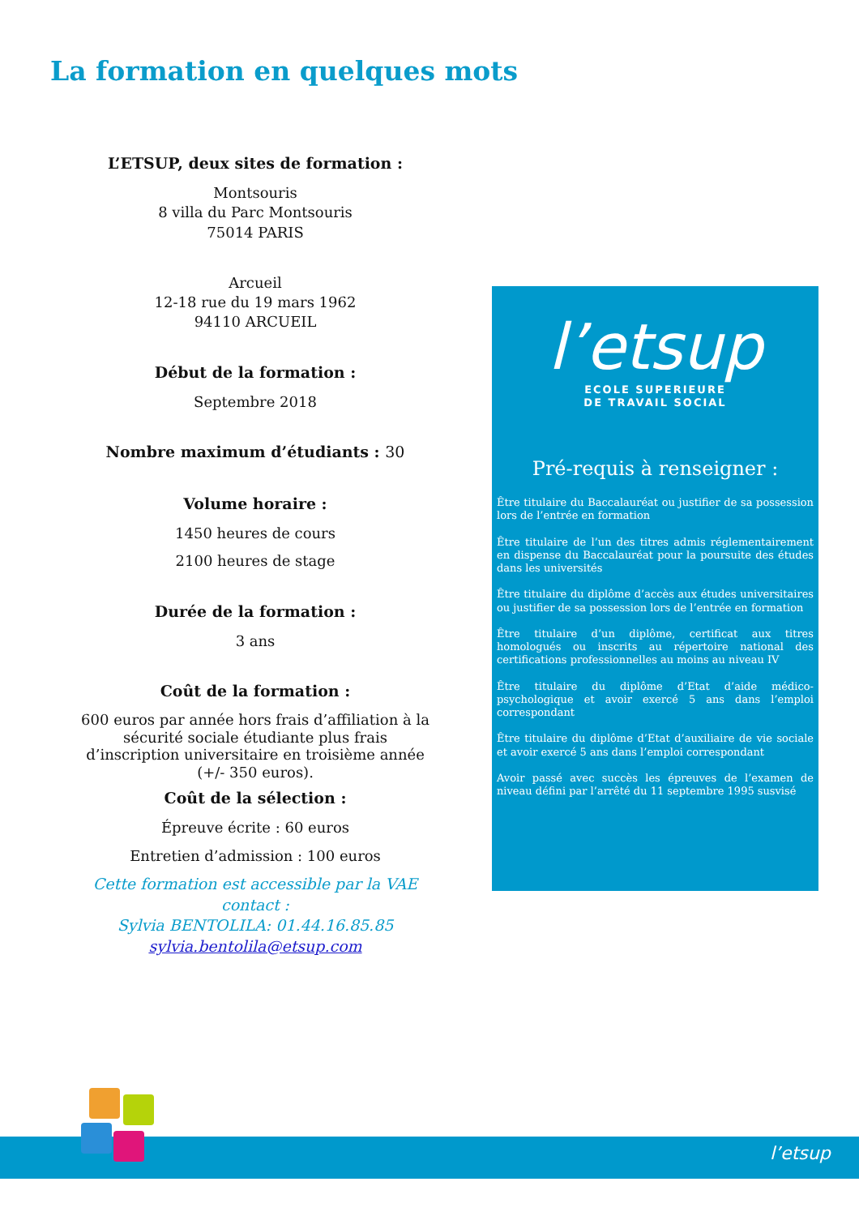La formation en quelques mots
L’ETSUP, deux sites de formation :
Montsouris
8 villa du Parc Montsouris
75014 PARIS
Arcueil
12-18 rue du 19 mars 1962
94110 ARCUEIL
Début de la formation :
Septembre 2018
Nombre maximum d’étudiants : 30
Volume horaire :
1450 heures de cours
2100 heures de stage
Durée de la formation :
3 ans
Coût de la formation :
600 euros par année hors frais d’affiliation à la sécurité sociale étudiante plus frais d’inscription universitaire en troisième année (+/- 350 euros).
Coût de la sélection :
Épreuve écrite : 60 euros
Entretien d’admission : 100 euros
Cette formation est accessible par la VAE contact :
Sylvia BENTOLILA: 01.44.16.85.85
sylvia.bentolila@etsup.com
l’etsup
ECOLE SUPERIEURE
DE TRAVAIL SOCIAL
Pré-requis à renseigner :
Être titulaire du Baccalauréat ou justifier de sa possession lors de l’entrée en formation
Être titulaire de l’un des titres admis réglementairement en dispense du Baccalauréat pour la poursuite des études dans les universités
Être titulaire du diplôme d’accès aux études universitaires ou justifier de sa possession lors de l’entrée en formation
Être titulaire d’un diplôme, certificat aux titres homologués ou inscrits au répertoire national des certifications professionnelles au moins au niveau IV
Être titulaire du diplôme d’Etat d’aide médico-psychologique et avoir exercé 5 ans dans l’emploi correspondant
Être titulaire du diplôme d’Etat d’auxiliaire de vie sociale et avoir exercé 5 ans dans l’emploi correspondant
Avoir passé avec succès les épreuves de l’examen de niveau défini par l’arrêté du 11 septembre 1995 susvisé
l’etsup